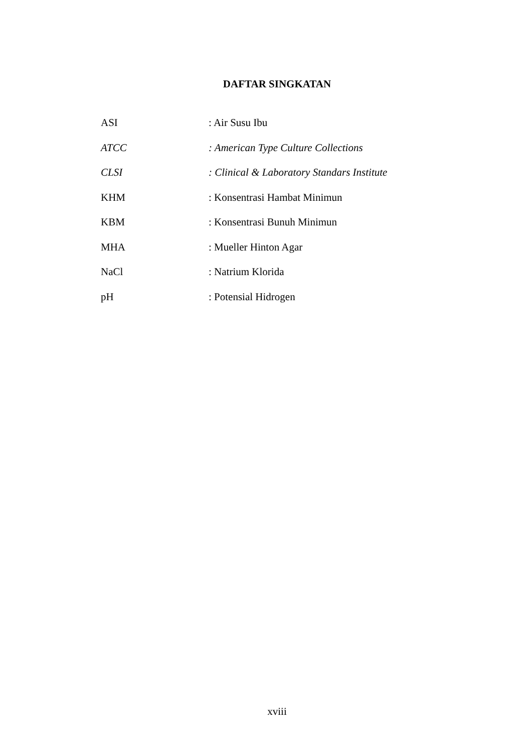DAFTAR SINGKATAN
ASI : Air Susu Ibu
ATCC : American Type Culture Collections
CLSI : Clinical & Laboratory Standars Institute
KHM : Konsentrasi Hambat Minimun
KBM : Konsentrasi Bunuh Minimun
MHA : Mueller Hinton Agar
NaCl : Natrium Klorida
pH : Potensial Hidrogen
xviii